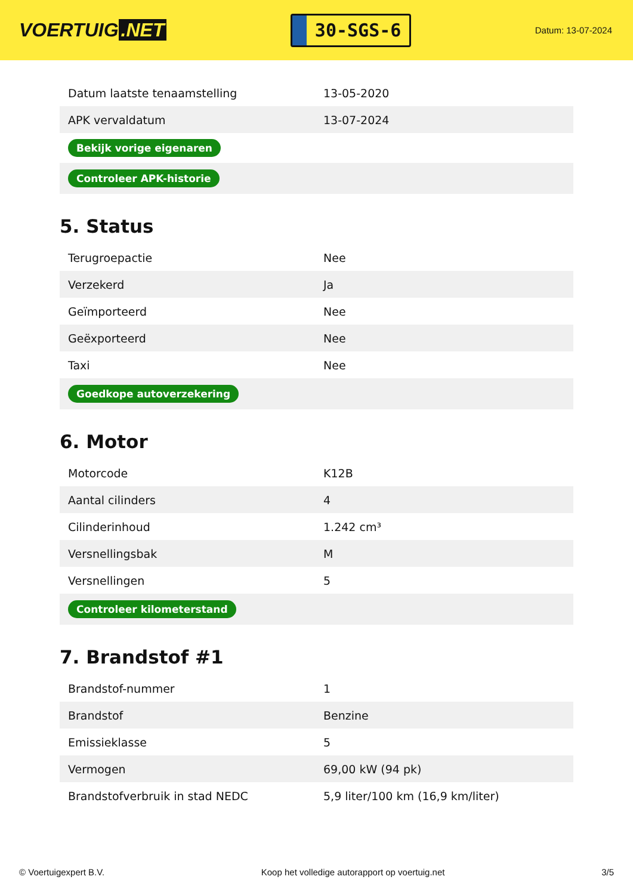VOERTUIG.NET
30-SGS-6
Datum: 13-07-2024
| Datum laatste tenaamstelling | 13-05-2020 |
| APK vervaldatum | 13-07-2024 |
| Bekijk vorige eigenaren | |
| Controleer APK-historie | |
5. Status
| Terugroepactie | Nee |
| Verzekerd | Ja |
| Geïmporteerd | Nee |
| Geëxporteerd | Nee |
| Taxi | Nee |
| Goedkope autoverzekering | |
6. Motor
| Motorcode | K12B |
| Aantal cilinders | 4 |
| Cilinderinhoud | 1.242 cm³ |
| Versnellingsbak | M |
| Versnellingen | 5 |
| Controleer kilometerstand | |
7. Brandstof #1
| Brandstof-nummer | 1 |
| Brandstof | Benzine |
| Emissieklasse | 5 |
| Vermogen | 69,00 kW (94 pk) |
| Brandstofverbruik in stad NEDC | 5,9 liter/100 km (16,9 km/liter) |
© Voertuigexpert B.V. Koop het volledige autorapport op voertuig.net 3/5